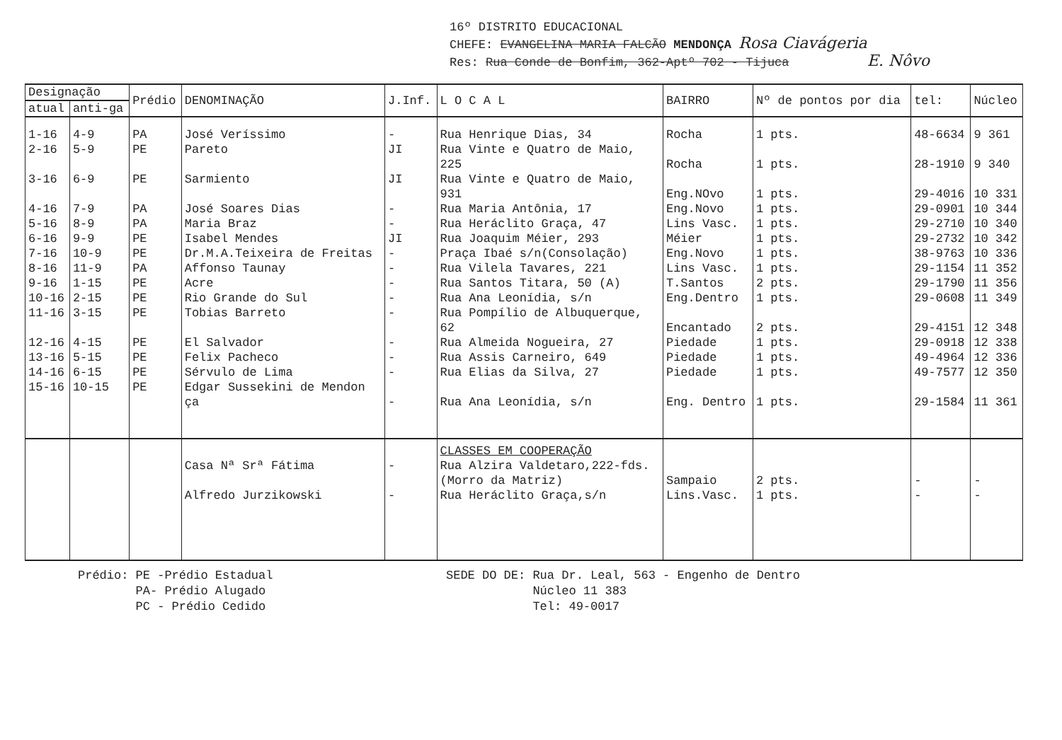16º DISTRITO EDUCACIONAL
CHEFE: EVANGELINA MARIA FALCÃO MENDONÇA Rosa Ciavágeria
Res: Rua Conde de Bonfim, 362-Aptº 702 - Tijuca E. Nôvo
| Designação | | Prédio | DENOMINAÇÃO | J.Inf. | L O C A L | BAIRRO | Nº de pontos por dia | tel: | Núcleo |
| --- | --- | --- | --- | --- | --- | --- | --- | --- | --- |
| atual | anti-ga | | | | | | | | |
| 1-16 2-16 3-16 4-16 5-16 6-16 7-16 8-16 9-16 10-16 11-16 12-16 13-16 14-16 15-16 | 4-9 5-9 6-9 7-9 8-9 9-9 10-9 11-9 1-15 2-15 3-15 4-15 5-15 6-15 10-15 | PA PE PE PA PA PE PE PA PE PE PE PE PE PE PE | José Veríssimo Pareto Sarmiento José Soares Dias Maria Braz Isabel Mendes Dr.M.A.Teixeira de Freitas Affonso Taunay Acre Rio Grande do Sul Tobias Barreto El Salvador Felix Pacheco Sérvulo de Lima Edgar Sussekini de Mendon ça | - JI JI - - JI - - - - - - - - - | Rua Henrique Dias, 34 Rua Vinte e Quatro de Maio, 225 Rua Vinte e Quatro de Maio, 931 Rua Maria Antônia, 17 Rua Heráclito Graça, 47 Rua Joaquim Méier, 293 Praça Ibaé s/n(Consolação) Rua Vilela Tavares, 221 Rua Santos Titara, 50 (A) Rua Ana Leonídia, s/n Rua Pompílio de Albuquerque, 62 Rua Almeida Nogueira, 27 Rua Assis Carneiro, 649 Rua Elias da Silva, 27 Rua Ana Leonídia, s/n | Rocha Rocha Eng.NOvo Eng.Novo Lins Vasc. Méier Eng.Novo Lins Vasc. T.Santos Eng.Dentro Encantado Piedade Piedade Piedade Eng. Dentro | 1 pts. 1 pts. 1 pts. 1 pts. 1 pts. 1 pts. 1 pts. 1 pts. 2 pts. 1 pts. 2 pts. 1 pts. 1 pts. 1 pts. 1 pts. | 48-6634 28-1910 29-4016 29-0901 29-2710 29-2732 38-9763 29-1154 29-1790 29-0608 29-4151 29-0918 49-4964 49-7577 29-1584 | 9 361 9 340 10 331 10 344 10 340 10 342 10 336 11 352 11 356 11 349 12 348 12 338 12 336 12 350 11 361 |
| | | | Casa Nª Srª Fátima Alfredo Jurzikowski | - - | CLASSES EM COOPERAÇÃO Rua Alzira Valdetaro,222-fds. (Morro da Matriz) Rua Heráclito Graça,s/n | Sampaio Lins.Vasc. | 2 pts. 1 pts. | - - | - - |
Prédio: PE -Prédio Estadual
PA- Prédio Alugado
PC - Prédio Cedido
SEDE DO DE: Rua Dr. Leal, 563 - Engenho de Dentro
Núcleo 11 383
Tel: 49-0017